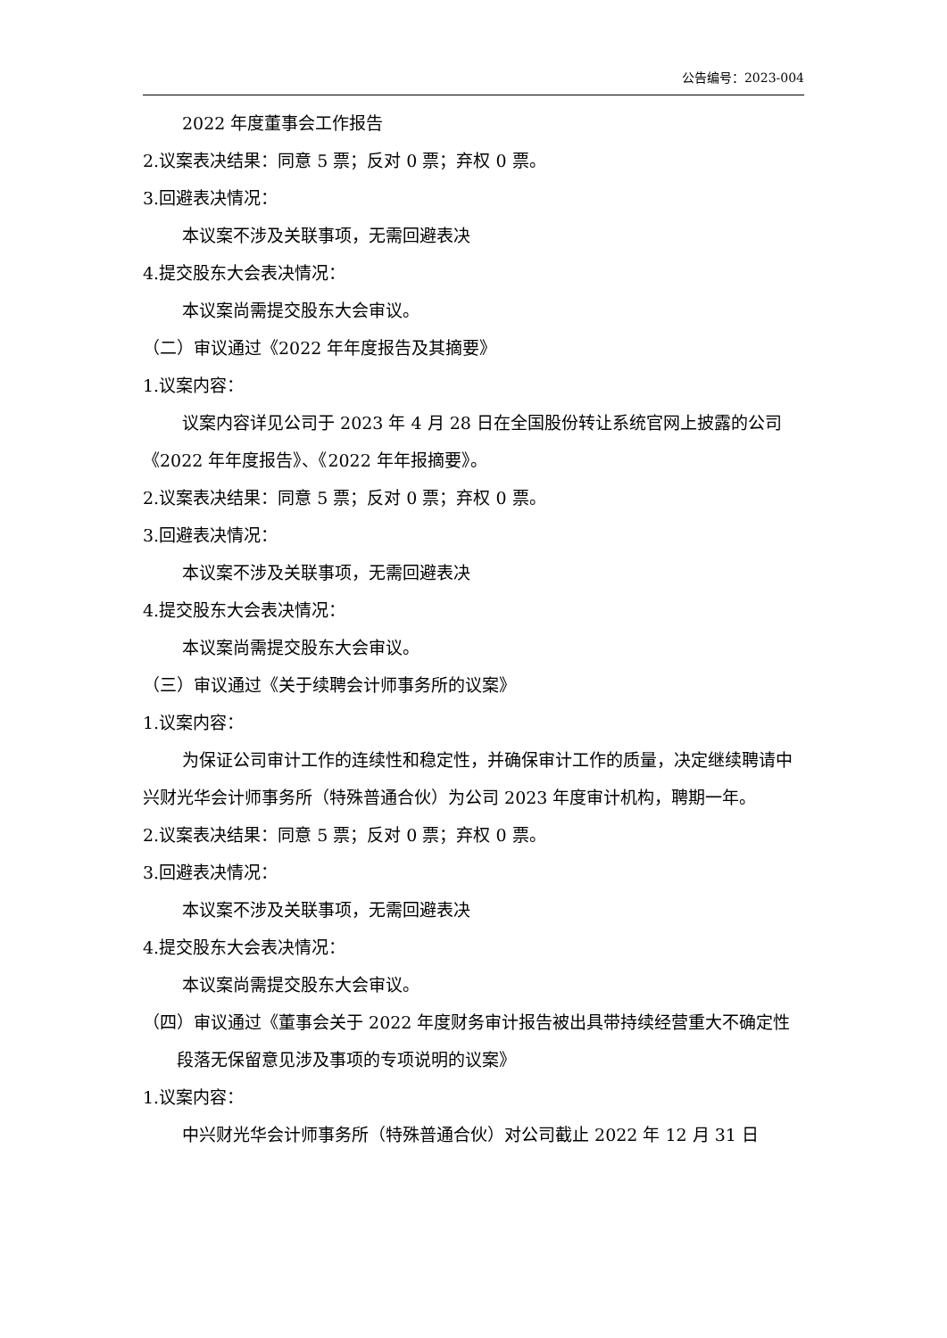公告编号：2023-004
2022 年度董事会工作报告
2.议案表决结果：同意 5 票；反对 0 票；弃权 0 票。
3.回避表决情况：
本议案不涉及关联事项，无需回避表决
4.提交股东大会表决情况：
本议案尚需提交股东大会审议。
（二）审议通过《2022 年年度报告及其摘要》
1.议案内容：
议案内容详见公司于 2023 年 4 月 28 日在全国股份转让系统官网上披露的公司《2022 年年度报告》、《2022 年年报摘要》。
2.议案表决结果：同意 5 票；反对 0 票；弃权 0 票。
3.回避表决情况：
本议案不涉及关联事项，无需回避表决
4.提交股东大会表决情况：
本议案尚需提交股东大会审议。
（三）审议通过《关于续聘会计师事务所的议案》
1.议案内容：
为保证公司审计工作的连续性和稳定性，并确保审计工作的质量，决定继续聘请中兴财光华会计师事务所（特殊普通合伙）为公司 2023 年度审计机构，聘期一年。
2.议案表决结果：同意 5 票；反对 0 票；弃权 0 票。
3.回避表决情况：
本议案不涉及关联事项，无需回避表决
4.提交股东大会表决情况：
本议案尚需提交股东大会审议。
（四）审议通过《董事会关于 2022 年度财务审计报告被出具带持续经营重大不确定性段落无保留意见涉及事项的专项说明的议案》
1.议案内容：
中兴财光华会计师事务所（特殊普通合伙）对公司截止 2022 年 12 月 31 日